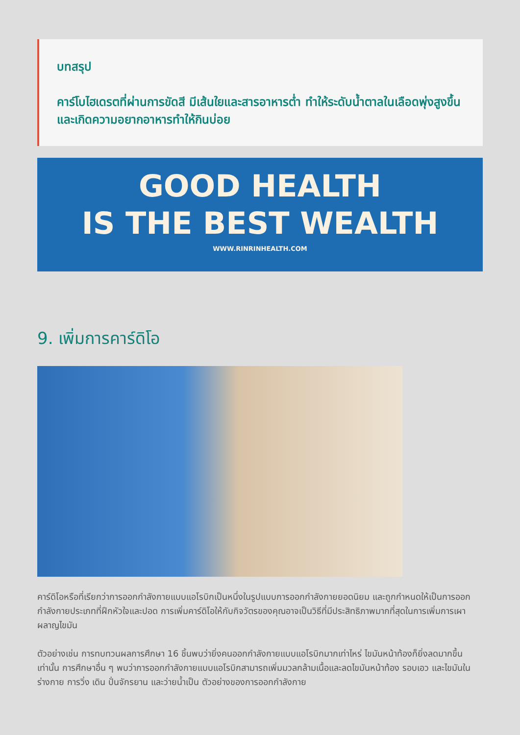บทสรุป
คาร์โบไฮเดรตที่ผ่านการขัดสี มีเส้นใยและสารอาหารต่ำ ทำให้ระดับน้ำตาลในเลือดพุ่งสูงขึ้น และเกิดความอยากอาหารทำให้กินบ่อย
GOOD HEALTH
IS THE BEST WEALTH
WWW.RINRINHEALTH.COM
9. เพิ่มการคาร์ดิโอ
คาร์ดิโอหรือที่เรียกว่าการออกกำลังกายแบบแอโรบิกเป็นหนึ่งในรูปแบบการออกกำลังกายยอดนิยม และถูกกำหนดให้เป็นการออกกำลังกายประเภทที่ฝึกหัวใจและปอด การเพิ่มคาร์ดิโอให้กับกิจวัตรของคุณอาจเป็นวิธีที่มีประสิทธิภาพมากที่สุดในการเพิ่มการเผาผลาญไขมัน
ตัวอย่างเช่น การทบทวนผลการศึกษา 16 ชิ้นพบว่ายิ่งคนออกกำลังกายแบบแอโรบิกมากเท่าไหร่ ไขมันหน้าท้องก็ยิ่งลดมากขึ้นเท่านั้น การศึกษาอื่น ๆ พบว่าการออกกำลังกายแบบแอโรบิกสามารถเพิ่มมวลกล้ามเนื้อและลดไขมันหน้าท้อง รอบเอว และไขมันในร่างกาย การวิ่ง เดิน ปั่นจักรยาน และว่ายน้ำเป็น ตัวอย่างของการออกกำลังกาย